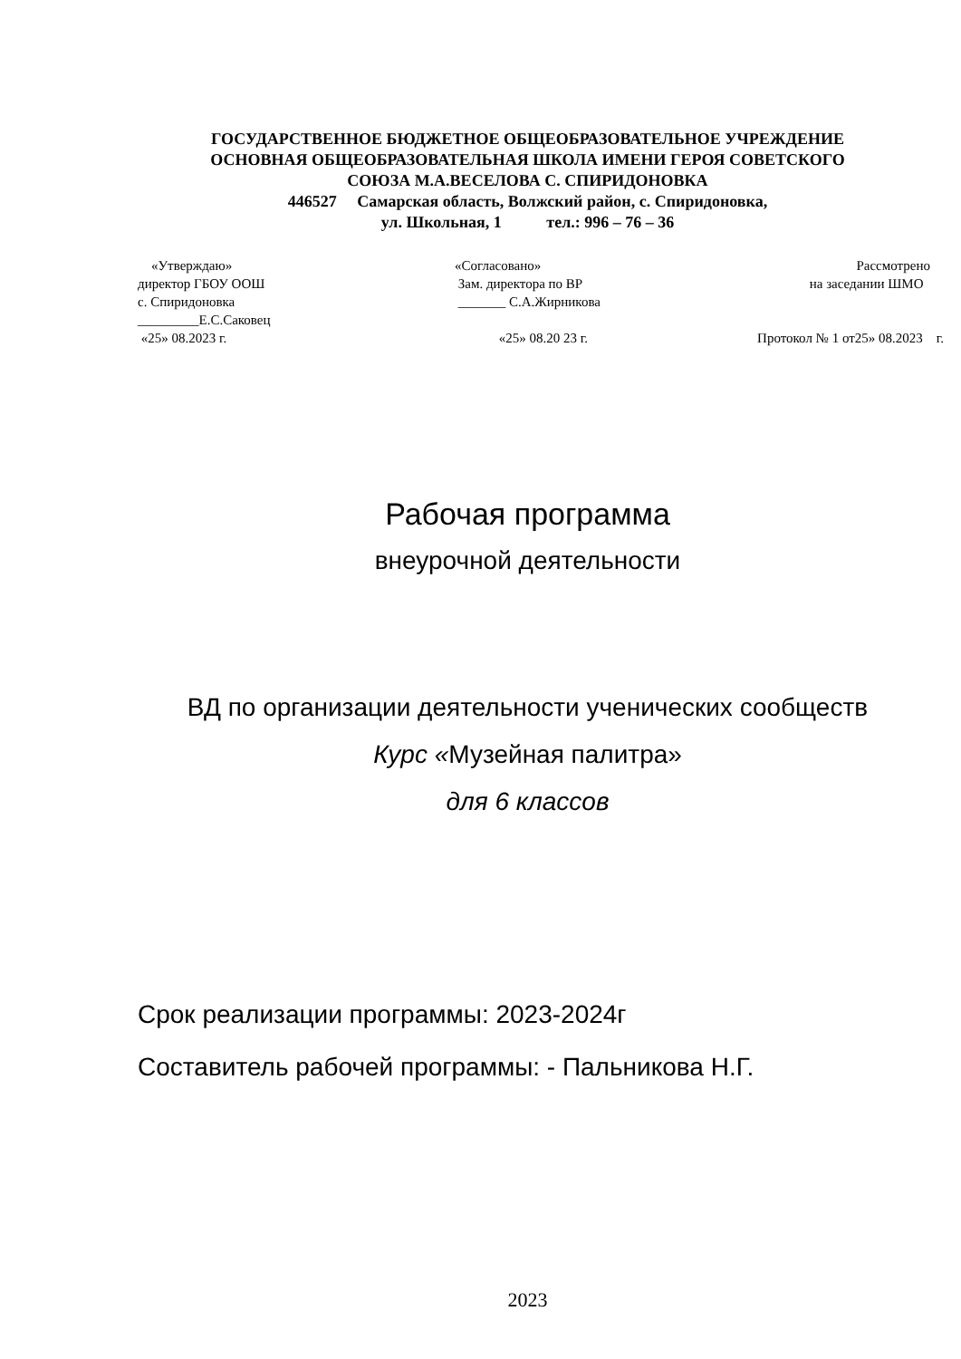ГОСУДАРСТВЕННОЕ БЮДЖЕТНОЕ ОБЩЕОБРАЗОВАТЕЛЬНОЕ УЧРЕЖДЕНИЕ
ОСНОВНАЯ ОБЩЕОБРАЗОВАТЕЛЬНАЯ ШКОЛА ИМЕНИ ГЕРОЯ СОВЕТСКОГО
СОЮЗА М.А.ВЕСЕЛОВА С. СПИРИДОНОВКА
446527 Самарская область, Волжский район, с. Спиридоновка,
ул. Школьная, 1 тел.: 996 – 76 – 36
«Утверждаю»
директор ГБОУ ООШ
с. Спиридоновка
_________Е.С.Саковец
«25» 08.2023 г.
«Согласовано»
Зам. директора по ВР
_______ С.А.Жирникова
«25» 08.20 23 г.
Рассмотрено
на заседании ШМО
Протокол № 1 от25» 08.2023 г.
Рабочая программа
внеурочной деятельности
ВД по организации деятельности ученических сообществ
Курс «Музейная палитра»
для 6 классов
Срок реализации программы: 2023-2024г
Составитель рабочей программы: - Пальникова Н.Г.
2023